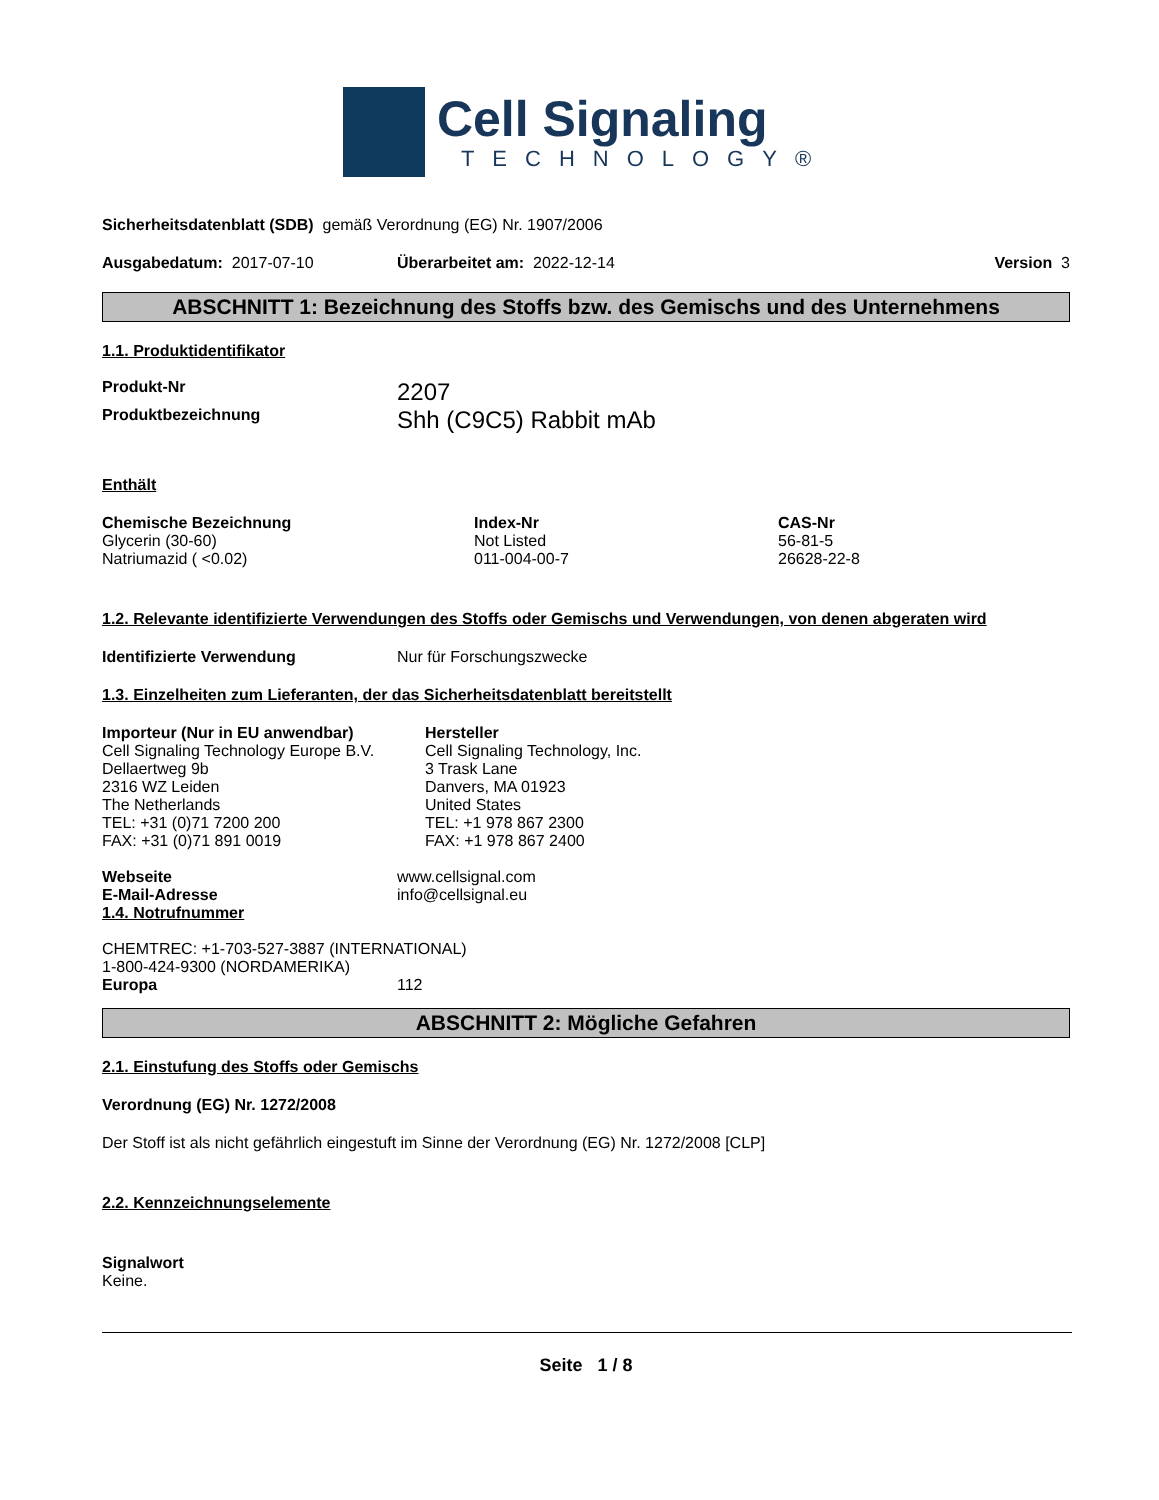Cell Signaling
TECHNOLOGY®
Sicherheitsdatenblatt (SDB) gemäß Verordnung (EG) Nr. 1907/2006
| Ausgabedatum: 2017-07-10 | Überarbeitet am: 2022-12-14 | Version 3 |
ABSCHNITT 1: Bezeichnung des Stoffs bzw. des Gemischs und des Unternehmens
1.1. Produktidentifikator
| Produkt-Nr | 2207 |
| Produktbezeichnung | Shh (C9C5) Rabbit mAb |
Enthält
| Chemische Bezeichnung | Index-Nr | CAS-Nr |
| --- | --- | --- |
| Glycerin (30-60) | Not Listed | 56-81-5 |
| Natriumazid ( <0.02) | 011-004-00-7 | 26628-22-8 |
1.2. Relevante identifizierte Verwendungen des Stoffs oder Gemischs und Verwendungen, von denen abgeraten wird
| Identifizierte Verwendung | Nur für Forschungszwecke |
1.3. Einzelheiten zum Lieferanten, der das Sicherheitsdatenblatt bereitstellt
| Importeur (Nur in EU anwendbar) Cell Signaling Technology Europe B.V. Dellaertweg 9b 2316 WZ Leiden The Netherlands TEL: +31 (0)71 7200 200 FAX: +31 (0)71 891 0019 | Hersteller Cell Signaling Technology, Inc. 3 Trask Lane Danvers, MA 01923 United States TEL: +1 978 867 2300 FAX: +1 978 867 2400 |
| Webseite | www.cellsignal.com |
| E-Mail-Adresse | info@cellsignal.eu |
1.4. Notrufnummer
CHEMTREC: +1-703-527-3887 (INTERNATIONAL)
1-800-424-9300 (NORDAMERIKA)
| Europa | 112 |
ABSCHNITT 2: Mögliche Gefahren
2.1. Einstufung des Stoffs oder Gemischs
Verordnung (EG) Nr. 1272/2008
Der Stoff ist als nicht gefährlich eingestuft im Sinne der Verordnung (EG) Nr. 1272/2008 [CLP]
2.2. Kennzeichnungselemente
Signalwort
Keine.
Seite 1 / 8